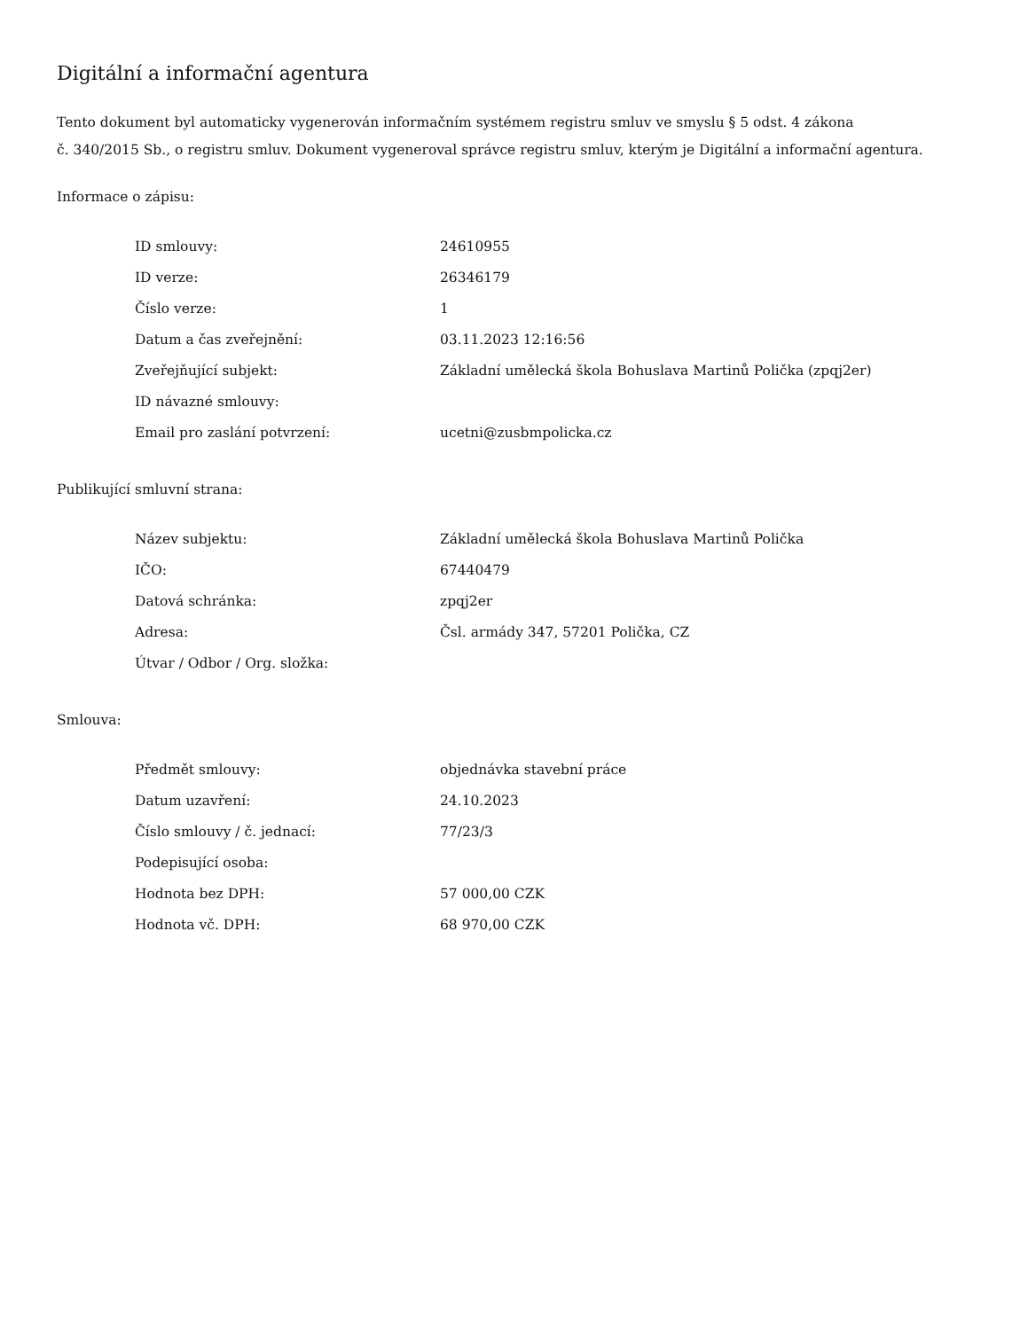Digitální a informační agentura
Tento dokument byl automaticky vygenerován informačním systémem registru smluv ve smyslu § 5 odst. 4 zákona
č. 340/2015 Sb., o registru smluv. Dokument vygeneroval správce registru smluv, kterým je Digitální a informační agentura.
Informace o zápisu:
| ID smlouvy: | 24610955 |
| ID verze: | 26346179 |
| Číslo verze: | 1 |
| Datum a čas zveřejnění: | 03.11.2023 12:16:56 |
| Zveřejňující subjekt: | Základní umělecká škola Bohuslava Martinů Polička (zpqj2er) |
| ID návazné smlouvy: | |
| Email pro zaslání potvrzení: | ucetni@zusbmpolicka.cz |
Publikující smluvní strana:
| Název subjektu: | Základní umělecká škola Bohuslava Martinů Polička |
| IČO: | 67440479 |
| Datová schránka: | zpqj2er |
| Adresa: | Čsl. armády 347, 57201 Polička, CZ |
| Útvar / Odbor / Org. složka: | |
Smlouva:
| Předmět smlouvy: | objednávka stavební práce |
| Datum uzavření: | 24.10.2023 |
| Číslo smlouvy / č. jednací: | 77/23/3 |
| Podepisující osoba: | |
| Hodnota bez DPH: | 57 000,00 CZK |
| Hodnota vč. DPH: | 68 970,00 CZK |